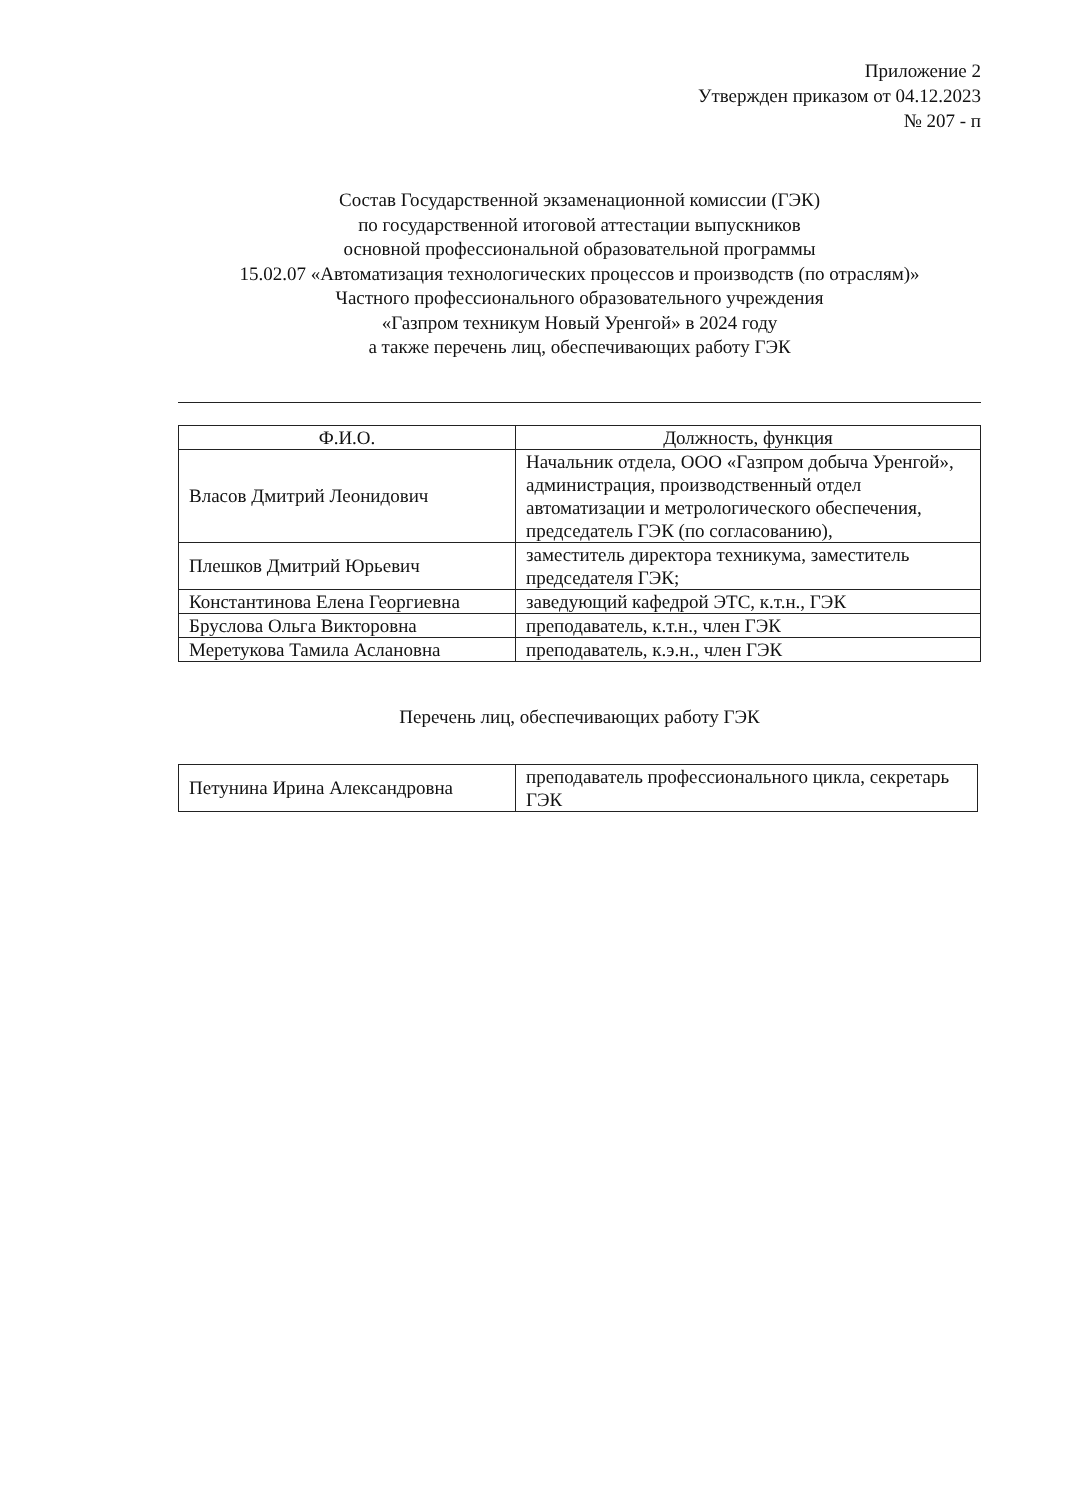Приложение 2
Утвержден приказом от 04.12.2023
№ 207 - п
Состав Государственной экзаменационной комиссии (ГЭК)
по государственной итоговой аттестации выпускников
основной профессиональной образовательной программы
15.02.07 «Автоматизация технологических процессов и производств (по отраслям)»
Частного профессионального образовательного учреждения
«Газпром техникум Новый Уренгой» в 2024 году
а также перечень лиц, обеспечивающих работу ГЭК
| Ф.И.О. | Должность, функция |
| --- | --- |
| Власов Дмитрий Леонидович | Начальник отдела, ООО «Газпром добыча Уренгой», администрация, производственный отдел автоматизации и метрологического обеспечения, председатель ГЭК (по согласованию), |
| Плешков Дмитрий Юрьевич | заместитель директора техникума, заместитель председателя ГЭК; |
| Константинова Елена Георгиевна | заведующий кафедрой ЭТС, к.т.н., ГЭК |
| Бруслова Ольга Викторовна | преподаватель, к.т.н., член ГЭК |
| Меретукова Тамила Аслановна | преподаватель, к.э.н., член ГЭК |
Перечень лиц, обеспечивающих работу ГЭК
| Петунина Ирина Александровна | преподаватель профессионального цикла, секретарь ГЭК |